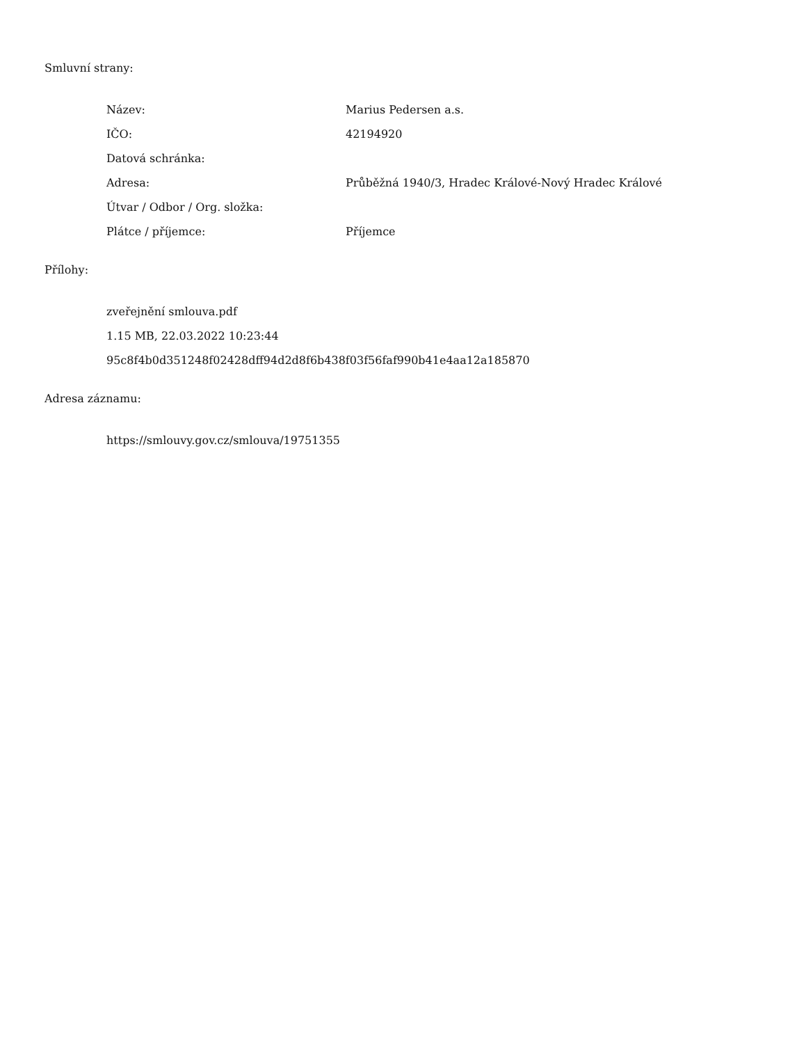Smluvní strany:
| Název: | Marius Pedersen a.s. |
| IČO: | 42194920 |
| Datová schránka: | |
| Adresa: | Průběžná 1940/3, Hradec Králové-Nový Hradec Králové |
| Útvar / Odbor / Org. složka: | |
| Plátce / příjemce: | Příjemce |
Přílohy:
zveřejnění smlouva.pdf
1.15 MB, 22.03.2022 10:23:44
95c8f4b0d351248f02428dff94d2d8f6b438f03f56faf990b41e4aa12a185870
Adresa záznamu:
https://smlouvy.gov.cz/smlouva/19751355